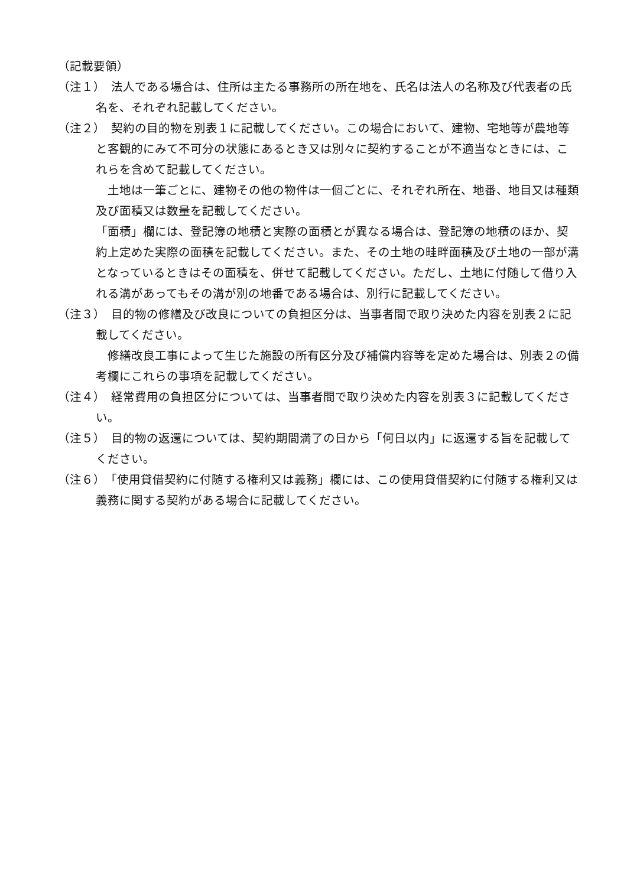（記載要領）
（注１）　法人である場合は、住所は主たる事務所の所在地を、氏名は法人の名称及び代表者の氏名を、それぞれ記載してください。
（注２）　契約の目的物を別表１に記載してください。この場合において、建物、宅地等が農地等と客観的にみて不可分の状態にあるとき又は別々に契約することが不適当なときには、これらを含めて記載してください。
　土地は一筆ごとに、建物その他の物件は一個ごとに、それぞれ所在、地番、地目又は種類及び面積又は数量を記載してください。
「面積」欄には、登記簿の地積と実際の面積とが異なる場合は、登記簿の地積のほか、契約上定めた実際の面積を記載してください。また、その土地の畦畔面積及び土地の一部が溝となっているときはその面積を、併せて記載してください。ただし、土地に付随して借り入れる溝があってもその溝が別の地番である場合は、別行に記載してください。
（注３）　目的物の修繕及び改良についての負担区分は、当事者間で取り決めた内容を別表２に記載してください。
　修繕改良工事によって生じた施設の所有区分及び補償内容等を定めた場合は、別表２の備考欄にこれらの事項を記載してください。
（注４）　経常費用の負担区分については、当事者間で取り決めた内容を別表３に記載してください。
（注５）　目的物の返還については、契約期間満了の日から「何日以内」に返還する旨を記載してください。
（注６）　「使用貸借契約に付随する権利又は義務」欄には、この使用貸借契約に付随する権利又は義務に関する契約がある場合に記載してください。